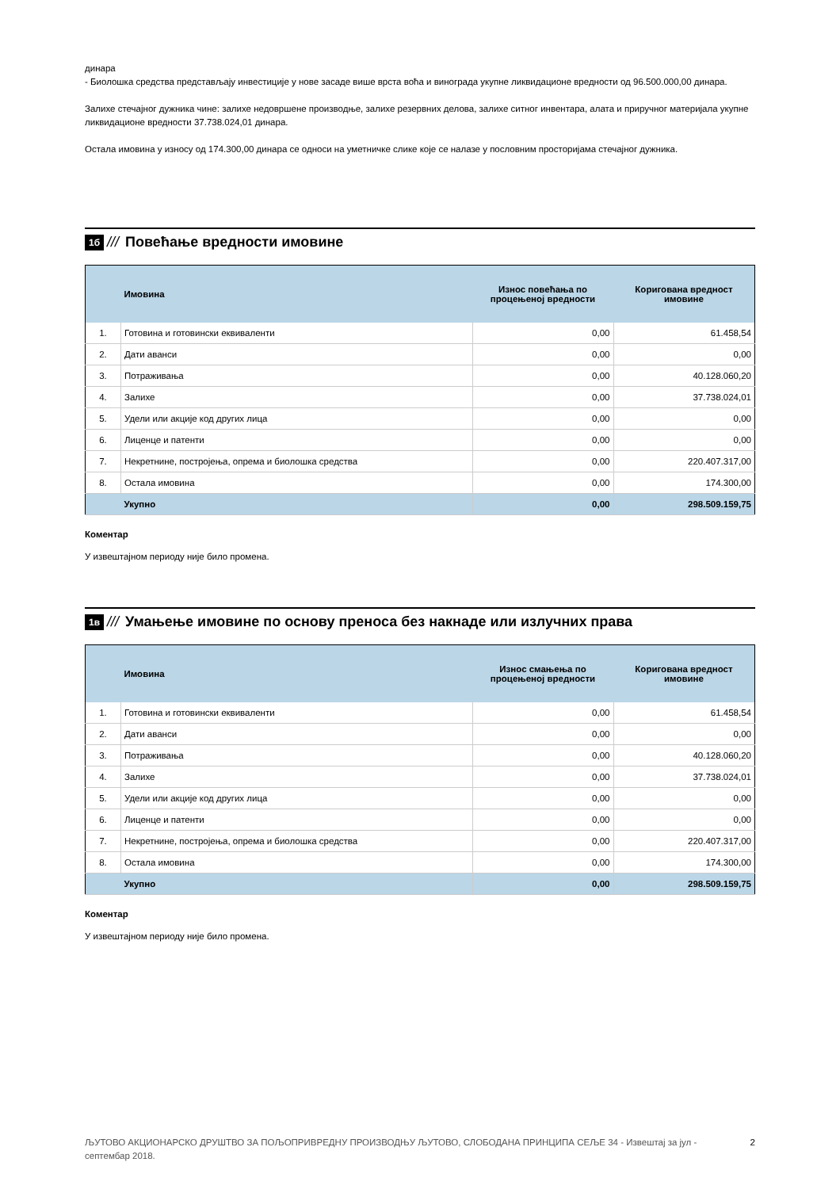динара
- Биолошка средства представљају инвестиције у нове засаде више врста воћа и винограда укупне ликвидационе вредности од 96.500.000,00 динара.
Залихе стечајног дужника чине: залихе недовршене производње, залихе резервних делова, залихе ситног инвентара, алата и приручног материјала укупне ликвидационе вредности 37.738.024,01 динара.
Остала имовина у износу од 174.300,00 динара се односи на уметничке слике које се налазе у пословним просторијама стечајног дужника.
1б /// Повећање вредности имовине
| | Имовина | Износ повећања по процењеној вредности | Коригована вредност имовине |
| --- | --- | --- | --- |
| 1. | Готовина и готовински еквиваленти | 0,00 | 61.458,54 |
| 2. | Дати аванси | 0,00 | 0,00 |
| 3. | Потраживања | 0,00 | 40.128.060,20 |
| 4. | Залихе | 0,00 | 37.738.024,01 |
| 5. | Удели или акције код других лица | 0,00 | 0,00 |
| 6. | Лиценце и патенти | 0,00 | 0,00 |
| 7. | Некретнине, постројења, опрема и биолошка средства | 0,00 | 220.407.317,00 |
| 8. | Остала имовина | 0,00 | 174.300,00 |
| | Укупно | 0,00 | 298.509.159,75 |
Коментар
У извештајном периоду није било промена.
1в /// Умањење имовине по основу преноса без накнаде или излучних права
| | Имовина | Износ смањења по процењеној вредности | Коригована вредност имовине |
| --- | --- | --- | --- |
| 1. | Готовина и готовински еквиваленти | 0,00 | 61.458,54 |
| 2. | Дати аванси | 0,00 | 0,00 |
| 3. | Потраживања | 0,00 | 40.128.060,20 |
| 4. | Залихе | 0,00 | 37.738.024,01 |
| 5. | Удели или акције код других лица | 0,00 | 0,00 |
| 6. | Лиценце и патенти | 0,00 | 0,00 |
| 7. | Некретнине, постројења, опрема и биолошка средства | 0,00 | 220.407.317,00 |
| 8. | Остала имовина | 0,00 | 174.300,00 |
| | Укупно | 0,00 | 298.509.159,75 |
Коментар
У извештајном периоду није било промена.
ЉУТОВО АКЦИОНАРСКО ДРУШТВО ЗА ПОЉОПРИВРЕДНУ ПРОИЗВОДЊУ ЉУТОВО, СЛОБОДАНА ПРИНЦИПА СЕЉЕ 34 - Извештај за јул - септембар 2018. 2